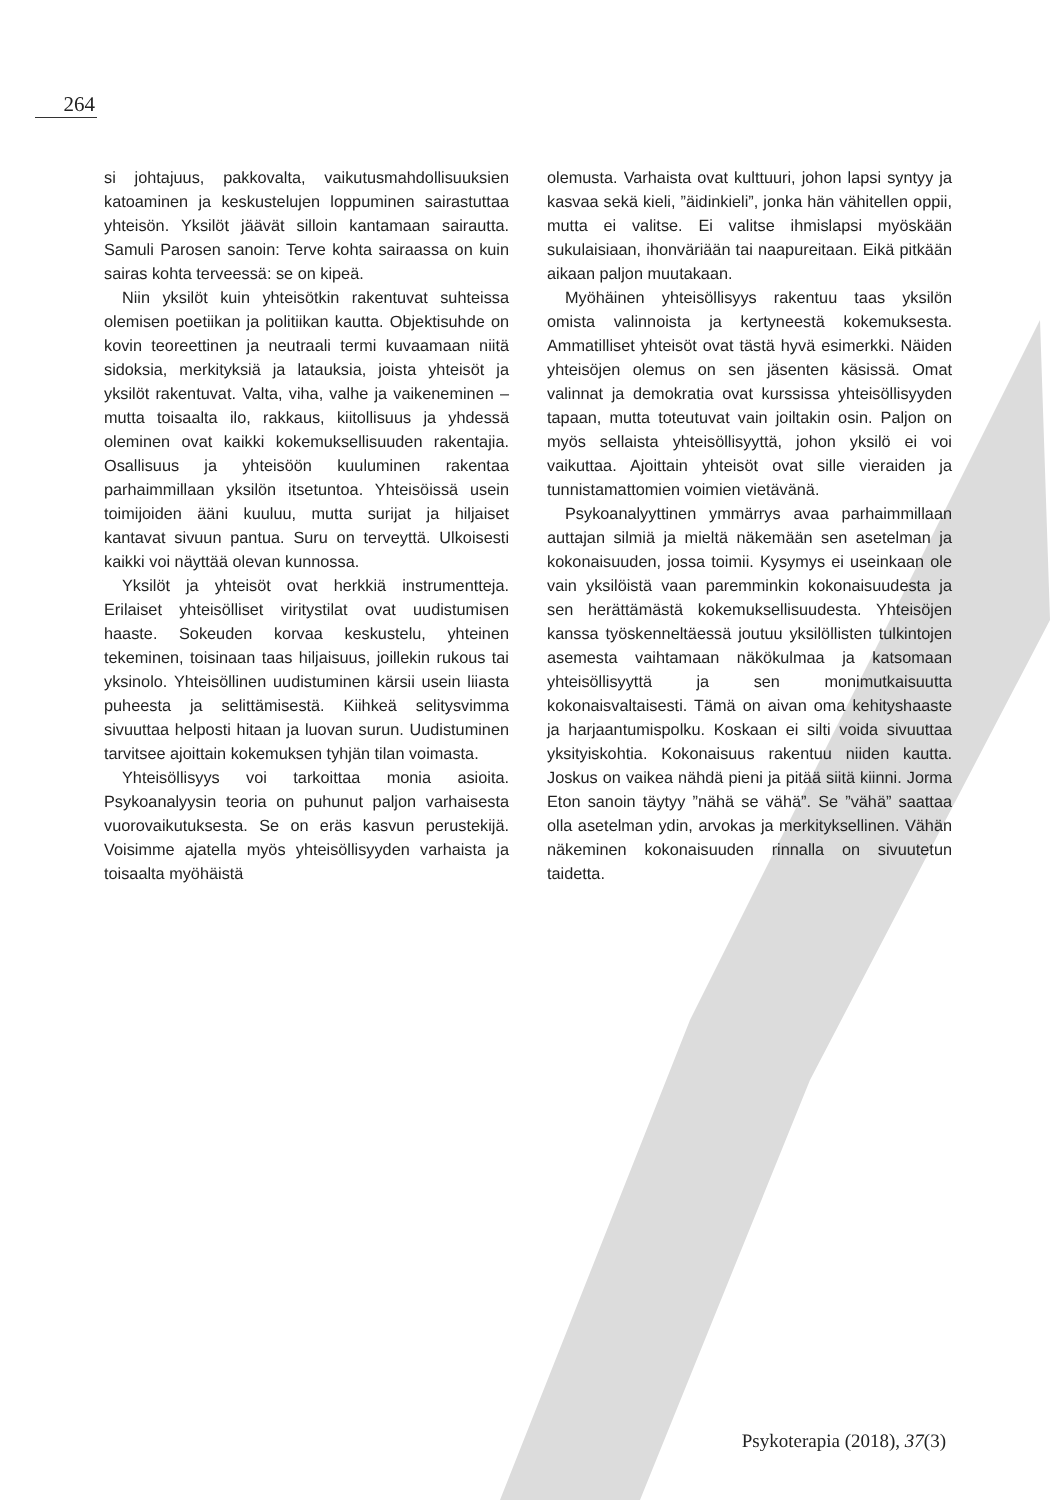264
si johtajuus, pakkovalta, vaikutusmahdollisuuksien katoaminen ja keskustelujen loppuminen sairastuttaa yhteisön. Yksilöt jäävät silloin kantamaan sairautta. Samuli Parosen sanoin: Terve kohta sairaassa on kuin sairas kohta terveessä: se on kipeä.
Niin yksilöt kuin yhteisötkin rakentuvat suhteissa olemisen poetiikan ja politiikan kautta. Objektisuhde on kovin teoreettinen ja neutraali termi kuvaamaan niitä sidoksia, merkityksiä ja latauksia, joista yhteisöt ja yksilöt rakentuvat. Valta, viha, valhe ja vaikeneminen – mutta toisaalta ilo, rakkaus, kiitollisuus ja yhdessä oleminen ovat kaikki kokemuksellisuuden rakentajia. Osallisuus ja yhteisöön kuuluminen rakentaa parhaimmillaan yksilön itsetuntoa. Yhteisöissä usein toimijoiden ääni kuuluu, mutta surijat ja hiljaiset kantavat sivuun pantua. Suru on terveyttä. Ulkoisesti kaikki voi näyttää olevan kunnossa.
Yksilöt ja yhteisöt ovat herkkiä instrumentteja. Erilaiset yhteisölliset viritystilat ovat uudistumisen haaste. Sokeuden korvaa keskustelu, yhteinen tekeminen, toisinaan taas hiljaisuus, joillekin rukous tai yksinolo. Yhteisöllinen uudistuminen kärsii usein liiasta puheesta ja selittämisestä. Kiihkeä selitysvimma sivuuttaa helposti hitaan ja luovan surun. Uudistuminen tarvitsee ajoittain kokemuksen tyhjän tilan voimasta.
Yhteisöllisyys voi tarkoittaa monia asioita. Psykoanalyysin teoria on puhunut paljon varhaisesta vuorovaikutuksesta. Se on eräs kasvun perustekijä. Voisimme ajatella myös yhteisöllisyyden varhaista ja toisaalta myöhäistä
olemusta. Varhaista ovat kulttuuri, johon lapsi syntyy ja kasvaa sekä kieli, ”äidinkieli”, jonka hän vähitellen oppii, mutta ei valitse. Ei valitse ihmislapsi myöskään sukulaisiaan, ihonväriään tai naapureitaan. Eikä pitkään aikaan paljon muutakaan.
Myöhäinen yhteisöllisyys rakentuu taas yksilön omista valinnoista ja kertyneestä kokemuksesta. Ammatilliset yhteisöt ovat tästä hyvä esimerkki. Näiden yhteisöjen olemus on sen jäsenten käsissä. Omat valinnat ja demokratia ovat kurssissa yhteisöllisyyden tapaan, mutta toteutuvat vain joiltakin osin. Paljon on myös sellaista yhteisöllisyyttä, johon yksilö ei voi vaikuttaa. Ajoittain yhteisöt ovat sille vieraiden ja tunnistamattomien voimien vietävänä.
Psykoanalyyttinen ymmärrys avaa parhaimmillaan auttajan silmiä ja mieltä näkemään sen asetelman ja kokonaisuuden, jossa toimii. Kysymys ei useinkaan ole vain yksilöistä vaan paremminkin kokonaisuudesta ja sen herättämästä kokemuksellisuudesta. Yhteisöjen kanssa työskenneltäessä joutuu yksilöllisten tulkintojen asemesta vaihtamaan näkökulmaa ja katsomaan yhteisöllisyyttä ja sen monimutkaisuutta kokonaisvaltaisesti. Tämä on aivan oma kehityshaaste ja harjaantumispolku. Koskaan ei silti voida sivuuttaa yksityiskohtia. Kokonaisuus rakentuu niiden kautta. Joskus on vaikea nähdä pieni ja pitää siitä kiinni. Jorma Eton sanoin täytyy ”nähä se vähä”. Se ”vähä” saattaa olla asetelman ydin, arvokas ja merkityksellinen. Vähän näkeminen kokonaisuuden rinnalla on sivuutetun taidetta.
Psykoterapia (2018), 37(3)